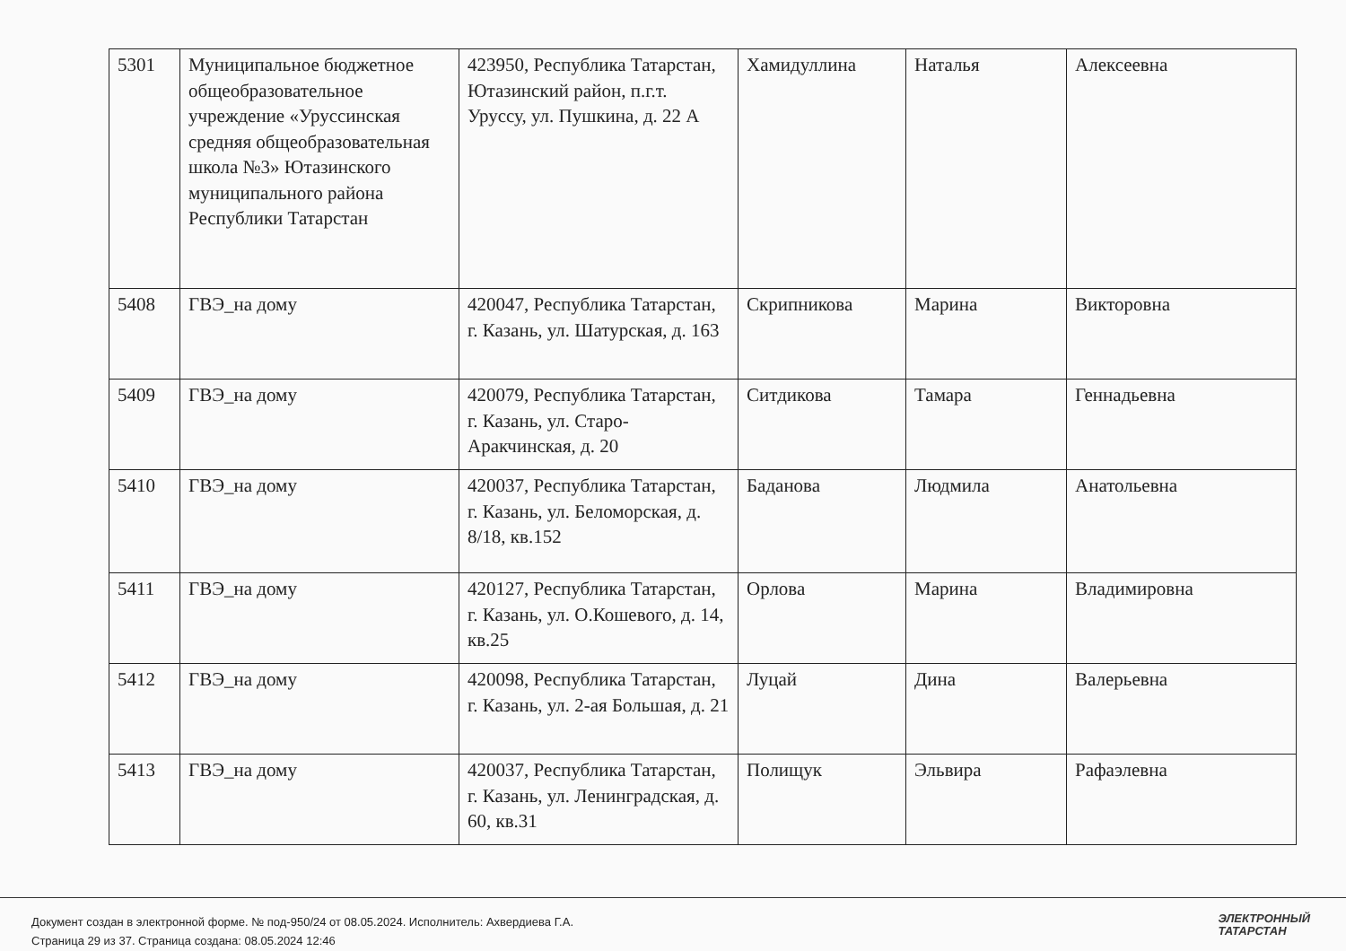| 5301 | Муниципальное бюджетное общеобразовательное учреждение «Уруссинская средняя общеобразовательная школа №3» Ютазинского муниципального района Республики Татарстан | 423950, Республика Татарстан, Ютазинский район, п.г.т. Уруссу, ул. Пушкина, д. 22 А | Хамидуллина | Наталья | Алексеевна |
| 5408 | ГВЭ_на дому | 420047, Республика Татарстан, г. Казань, ул. Шатурская, д. 163 | Скрипникова | Марина | Викторовна |
| 5409 | ГВЭ_на дому | 420079, Республика Татарстан, г. Казань, ул. Старо-Аракчинская, д. 20 | Ситдикова | Тамара | Геннадьевна |
| 5410 | ГВЭ_на дому | 420037, Республика Татарстан, г. Казань, ул. Беломорская, д. 8/18, кв.152 | Баданова | Людмила | Анатольевна |
| 5411 | ГВЭ_на дому | 420127, Республика Татарстан, г. Казань, ул. О.Кошевого, д. 14, кв.25 | Орлова | Марина | Владимировна |
| 5412 | ГВЭ_на дому | 420098, Республика Татарстан, г. Казань, ул. 2-ая Большая, д. 21 | Луцай | Дина | Валерьевна |
| 5413 | ГВЭ_на дому | 420037, Республика Татарстан, г. Казань, ул. Ленинградская, д. 60, кв.31 | Полищук | Эльвира | Рафаэлевна |
Документ создан в электронной форме. № под-950/24 от 08.05.2024. Исполнитель: Ахвердиева Г.А.
Страница 29 из 37. Страница создана: 08.05.2024 12:46
ЭЛЕКТРОННЫЙ
ТАТАРСТАН